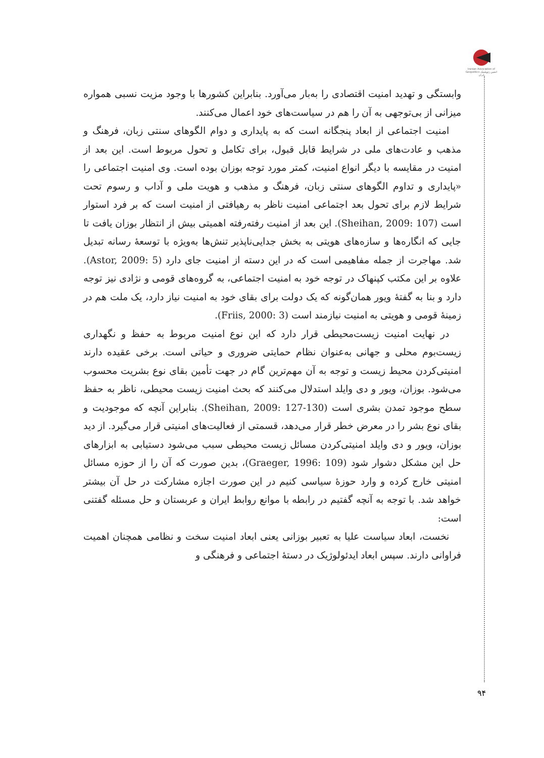Iranian Association of Geopolitics انجمن ژئوپلیتیک ایران
وابستگی و تهدید امنیت اقتصادی را به‌بار می‌آورد. بنابراین کشورها با وجود مزیت نسبی همواره میزانی از بی‌توجهی به آن را هم در سیاست‌های خود اعمال می‌کنند.
امنیت اجتماعی از ابعاد پنجگانه است که به پایداری و دوام الگوهای سنتی زبان، فرهنگ و مذهب و عادت‌های ملی در شرایط قابل قبول، برای تکامل و تحول مربوط است. این بعد از امنیت در مقایسه با دیگر انواع امنیت، کمتر مورد توجه بوزان بوده است. وی امنیت اجتماعی را «پایداری و تداوم الگوهای سنتی زبان، فرهنگ و مذهب و هویت ملی و آداب و رسوم تحت شرایط لازم برای تحول بعد اجتماعی امنیت ناظر به رهیافتی از امنیت است که بر فرد استوار است (Sheihan, 2009: 107). این بعد از امنیت رفته‌رفته اهمیتی بیش از انتظار بوزان یافت تا جایی که انگاره‌ها و سازه‌های هویتی به بخش جدایی‌ناپذیر تنش‌ها به‌ویژه با توسعهٔ رسانه تبدیل شد. مهاجرت از جمله مفاهیمی است که در این دسته از امنیت جای دارد (Astor, 2009: 5). علاوه بر این مکتب کپنهاک در توجه خود به امنیت اجتماعی، به گروه‌های قومی و نژادی نیز توجه دارد و بنا به گفتهٔ ویور همان‌گونه که یک دولت برای بقای خود به امنیت نیاز دارد، یک ملت هم در زمینهٔ قومی و هویتی به امنیت نیازمند است (Friis, 2000: 3).
در نهایت امنیت زیست‌محیطی قرار دارد که این نوع امنیت مربوط به حفظ و نگهداری زیست‌بوم محلی و جهانی به‌عنوان نظام حمایتی ضروری و حیاتی است. برخی عقیده دارند امنیتی‌کردن محیط زیست و توجه به آن مهم‌ترین گام در جهت تأمین بقای نوع بشریت محسوب می‌شود. بوزان، ویور و دی وایلد استدلال می‌کنند که بحث امنیت زیست محیطی، ناظر به حفظ سطح موجود تمدن بشری است (Sheihan, 2009: 127-130). بنابراین آنچه که موجودیت و بقای نوع بشر را در معرض خطر قرار می‌دهد، قسمتی از فعالیت‌های امنیتی قرار می‌گیرد. از دید بوزان، ویور و دی وایلد امنیتی‌کردن مسائل زیست محیطی سبب می‌شود دستیابی به ابزارهای حل این مشکل دشوار شود (Graeger, 1996: 109)، بدین صورت که آن را از حوزه مسائل امنیتی خارج کرده و وارد حوزهٔ سیاسی کنیم در این صورت اجازه مشارکت در حل آن بیشتر خواهد شد. با توجه به آنچه گفتیم در رابطه با موانع روابط ایران و عربستان و حل مسئله گفتنی است:
نخست، ابعاد سیاست علیا به تعبیر بوزانی یعنی ابعاد امنیت سخت و نظامی همچنان اهمیت فراوانی دارند. سپس ابعاد ایدئولوژیک در دستهٔ اجتماعی و فرهنگی و
۹۴